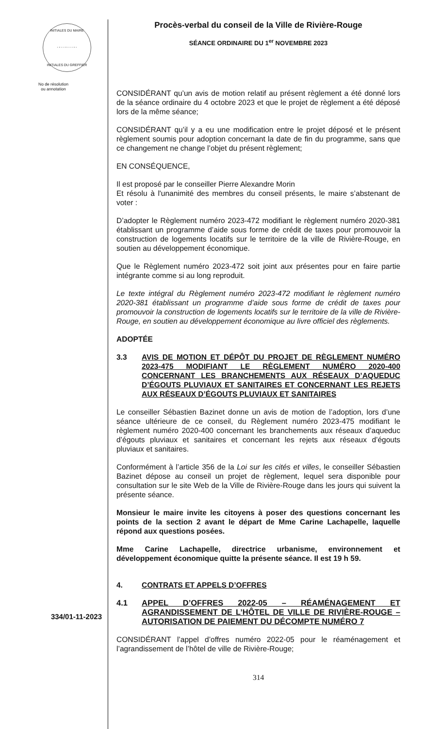INITIALES DU MAIRE
- - - - - - - - - -
INITIALES DU GREFFIER
No de résolution
ou annotation
334/01-11-2023
Procès-verbal du conseil de la Ville de Rivière-Rouge
SÉANCE ORDINAIRE DU 1<sup>er</sup> NOVEMBRE 2023
CONSIDÉRANT qu’un avis de motion relatif au présent règlement a été donné lors de la séance ordinaire du 4 octobre 2023 et que le projet de règlement a été déposé lors de la même séance;
CONSIDÉRANT qu’il y a eu une modification entre le projet déposé et le présent règlement soumis pour adoption concernant la date de fin du programme, sans que ce changement ne change l’objet du présent règlement;
EN CONSÉQUENCE,
Il est proposé par le conseiller Pierre Alexandre Morin
Et résolu à l'unanimité des membres du conseil présents, le maire s’abstenant de voter :
D’adopter le Règlement numéro 2023-472 modifiant le règlement numéro 2020-381 établissant un programme d’aide sous forme de crédit de taxes pour promouvoir la construction de logements locatifs sur le territoire de la ville de Rivière-Rouge, en soutien au développement économique.
Que le Règlement numéro 2023-472 soit joint aux présentes pour en faire partie intégrante comme si au long reproduit.
Le texte intégral du Règlement numéro 2023-472 modifiant le règlement numéro 2020-381 établissant un programme d’aide sous forme de crédit de taxes pour promouvoir la construction de logements locatifs sur le territoire de la ville de Rivière-Rouge, en soutien au développement économique au livre officiel des règlements.
ADOPTÉE
3.3 AVIS DE MOTION ET DÉPÔT DU PROJET DE RÈGLEMENT NUMÉRO 2023-475 MODIFIANT LE RÈGLEMENT NUMÉRO 2020-400 CONCERNANT LES BRANCHEMENTS AUX RÉSEAUX D’AQUEDUC D’ÉGOUTS PLUVIAUX ET SANITAIRES ET CONCERNANT LES REJETS AUX RÉSEAUX D’ÉGOUTS PLUVIAUX ET SANITAIRES
Le conseiller Sébastien Bazinet donne un avis de motion de l’adoption, lors d’une séance ultérieure de ce conseil, du Règlement numéro 2023-475 modifiant le règlement numéro 2020-400 concernant les branchements aux réseaux d’aqueduc d’égouts pluviaux et sanitaires et concernant les rejets aux réseaux d’égouts pluviaux et sanitaires.
Conformément à l’article 356 de la Loi sur les cités et villes, le conseiller Sébastien Bazinet dépose au conseil un projet de règlement, lequel sera disponible pour consultation sur le site Web de la Ville de Rivière-Rouge dans les jours qui suivent la présente séance.
Monsieur le maire invite les citoyens à poser des questions concernant les points de la section 2 avant le départ de Mme Carine Lachapelle, laquelle répond aux questions posées.
Mme Carine Lachapelle, directrice urbanisme, environnement et développement économique quitte la présente séance. Il est 19 h 59.
4. CONTRATS ET APPELS D’OFFRES
4.1 APPEL D’OFFRES 2022-05 – RÉAMÉNAGEMENT ET AGRANDISSEMENT DE L’HÔTEL DE VILLE DE RIVIÈRE-ROUGE – AUTORISATION DE PAIEMENT DU DÉCOMPTE NUMÉRO 7
CONSIDÉRANT l’appel d’offres numéro 2022-05 pour le réaménagement et l’agrandissement de l’hôtel de ville de Rivière-Rouge;
314